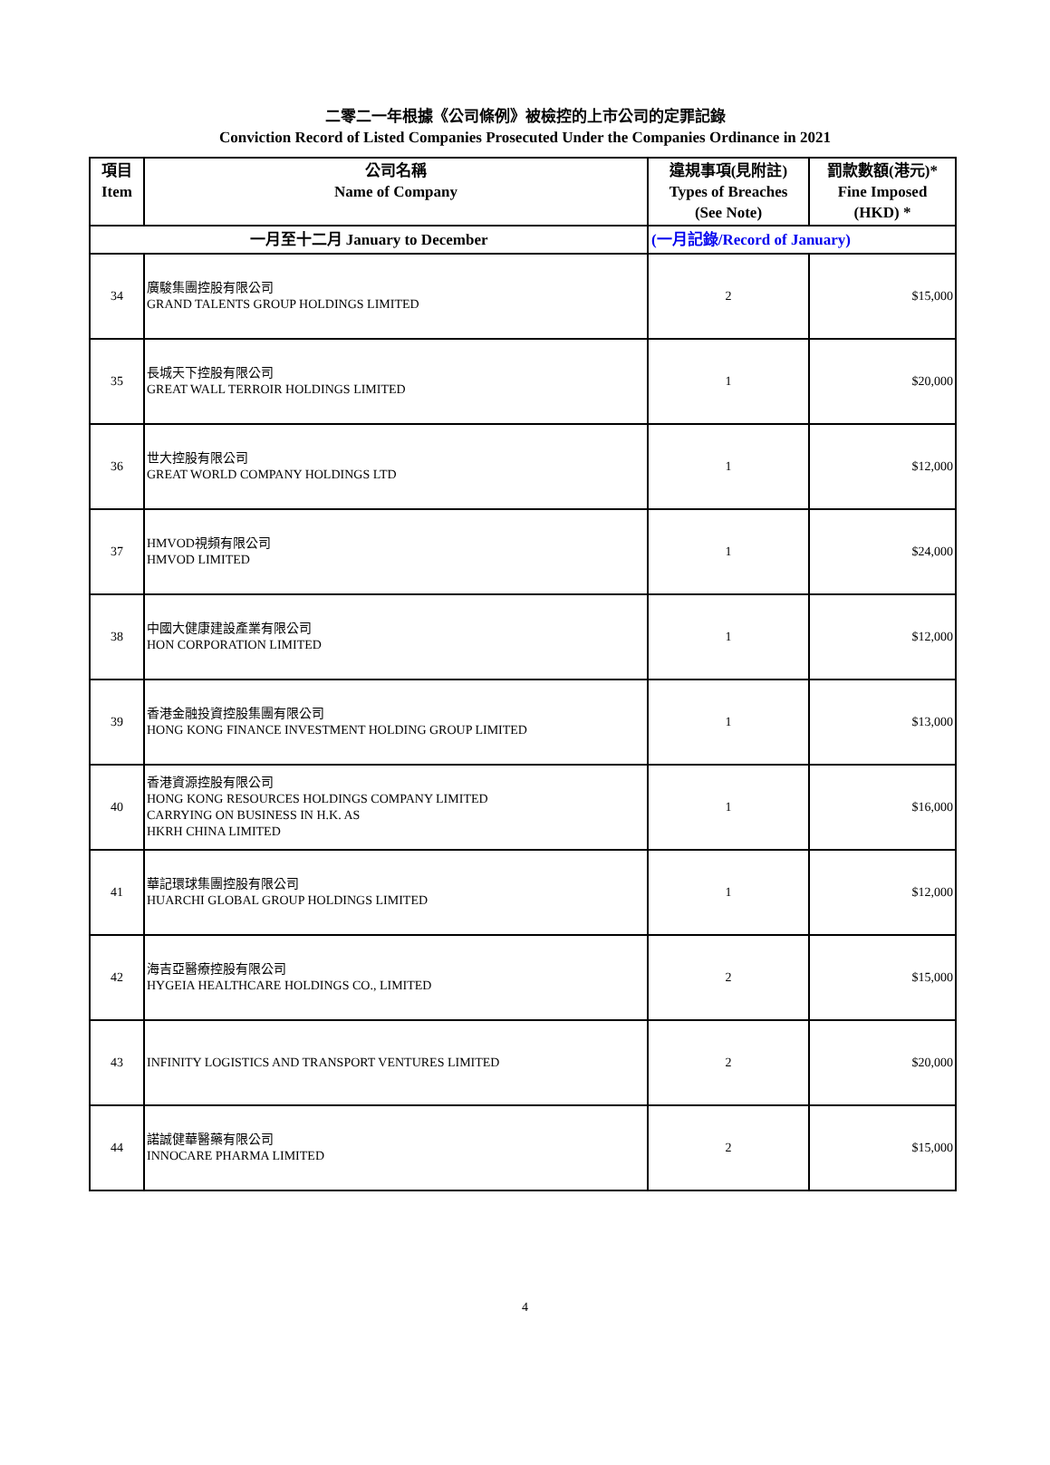二零二一年根據《公司條例》被檢控的上市公司的定罪記錄
Conviction Record of Listed Companies Prosecuted Under the Companies Ordinance in 2021
| 項目 Item | 公司名稱 Name of Company | 違規事項(見附註) Types of Breaches (See Note) | 罰款數額(港元)* Fine Imposed (HKD) * |
| --- | --- | --- | --- |
| 一月至十二月 January to December | | (一月記錄/Record of January) | |
| 34 | 廣駿集團控股有限公司 GRAND TALENTS GROUP HOLDINGS LIMITED | 2 | $15,000 |
| 35 | 長城天下控股有限公司 GREAT WALL TERROIR HOLDINGS LIMITED | 1 | $20,000 |
| 36 | 世大控股有限公司 GREAT WORLD COMPANY HOLDINGS LTD | 1 | $12,000 |
| 37 | HMVOD視頻有限公司 HMVOD LIMITED | 1 | $24,000 |
| 38 | 中國大健康建設產業有限公司 HON CORPORATION LIMITED | 1 | $12,000 |
| 39 | 香港金融投資控股集團有限公司 HONG KONG FINANCE INVESTMENT HOLDING GROUP LIMITED | 1 | $13,000 |
| 40 | 香港資源控股有限公司 HONG KONG RESOURCES HOLDINGS COMPANY LIMITED CARRYING ON BUSINESS IN H.K. AS HKRH CHINA LIMITED | 1 | $16,000 |
| 41 | 華記環球集團控股有限公司 HUARCHI GLOBAL GROUP HOLDINGS LIMITED | 1 | $12,000 |
| 42 | 海吉亞醫療控股有限公司 HYGEIA HEALTHCARE HOLDINGS CO., LIMITED | 2 | $15,000 |
| 43 | INFINITY LOGISTICS AND TRANSPORT VENTURES LIMITED | 2 | $20,000 |
| 44 | 諾誠健華醫藥有限公司 INNOCARE PHARMA LIMITED | 2 | $15,000 |
4